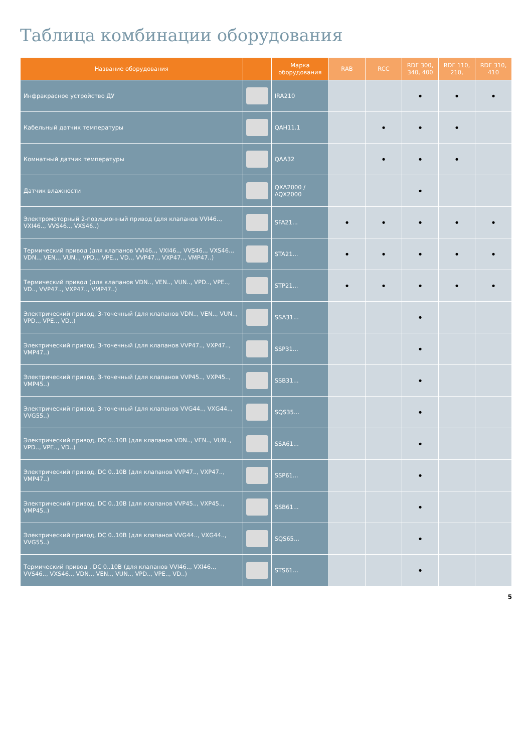Таблица комбинации оборудования
| Название оборудования | | Марка оборудования | RAB | RCC | RDF 300, 340, 400 | RDF 110, 210, | RDF 310, 410 |
| --- | --- | --- | --- | --- | --- | --- | --- |
| Инфракрасное устройство ДУ | | IRA210 | | | • | • | • |
| Кабельный датчик температуры | | QAH11.1 | | • | • | • | |
| Комнатный датчик температуры | | QAA32 | | • | • | • | |
| Датчик влажности | | QXA2000 / AQX2000 | | | • | | |
| Электромоторный 2-позиционный привод (для клапанов VVI46.., VXI46.., VVS46.., VXS46..) | | SFA21... | • | • | • | • | • |
| Термический привод (для клапанов VVI46.., VXI46.., VVS46.., VXS46.., VDN.., VEN.., VUN.., VPD.., VPE.., VD.., VVP47.., VXP47.., VMP47..) | | STA21... | • | • | • | • | • |
| Термический привод (для клапанов VDN.., VEN.., VUN.., VPD.., VPE.., VD.., VVP47.., VXP47.., VMP47..) | | STP21... | • | • | • | • | • |
| Электрический привод, 3-точечный (для клапанов VDN.., VEN.., VUN.., VPD.., VPE.., VD..) | | SSA31... | | | • | | |
| Электрический привод, 3-точечный (для клапанов VVP47.., VXP47.., VMP47..) | | SSP31... | | | • | | |
| Электрический привод, 3-точечный (для клапанов VVP45.., VXP45.., VMP45..) | | SSB31... | | | • | | |
| Электрический привод, 3-точечный (для клапанов VVG44.., VXG44.., VVG55..) | | SQS35... | | | • | | |
| Электрический привод, DC 0..10В (для клапанов VDN.., VEN.., VUN.., VPD.., VPE.., VD..) | | SSA61... | | | • | | |
| Электрический привод, DC 0..10В (для клапанов VVP47.., VXP47.., VMP47..) | | SSP61... | | | • | | |
| Электрический привод, DC 0..10В (для клапанов VVP45.., VXP45.., VMP45..) | | SSB61... | | | • | | |
| Электрический привод, DC 0..10В (для клапанов VVG44.., VXG44.., VVG55..) | | SQS65... | | | • | | |
| Термический привод , DC 0..10В (для клапанов VVI46.., VXI46.., VVS46.., VXS46.., VDN.., VEN.., VUN.., VPD.., VPE.., VD..) | | STS61... | | | • | | |
5